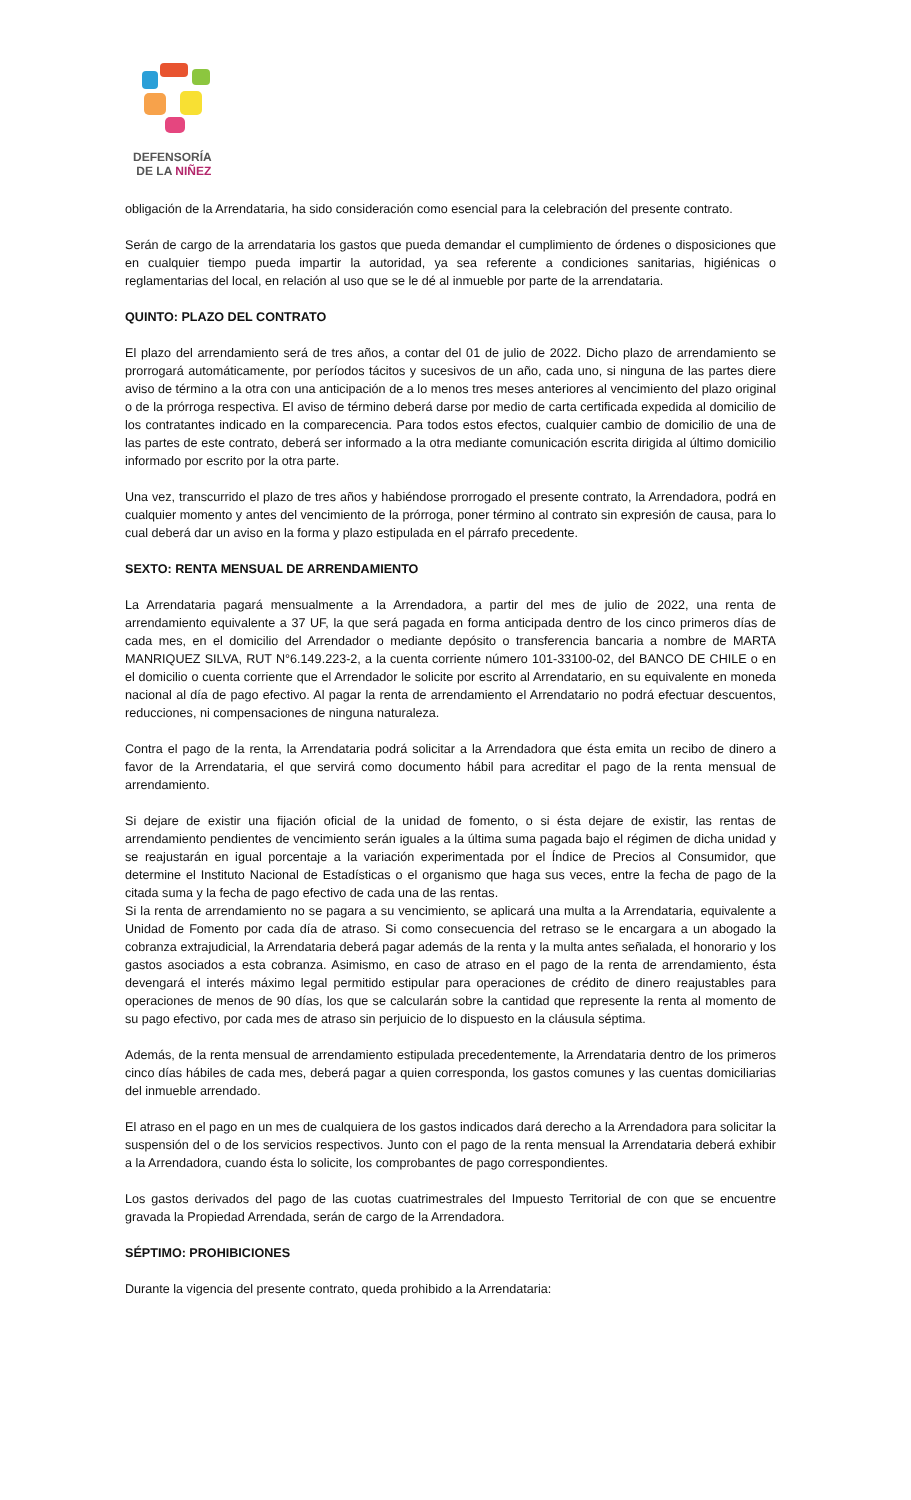DEFENSORÍA
DE LA NIÑEZ
obligación de la Arrendataria, ha sido consideración como esencial para la celebración del presente contrato.
Serán de cargo de la arrendataria los gastos que pueda demandar el cumplimiento de órdenes o disposiciones que en cualquier tiempo pueda impartir la autoridad, ya sea referente a condiciones sanitarias, higiénicas o reglamentarias del local, en relación al uso que se le dé al inmueble por parte de la arrendataria.
QUINTO: PLAZO DEL CONTRATO
El plazo del arrendamiento será de tres años, a contar del 01 de julio de 2022. Dicho plazo de arrendamiento se prorrogará automáticamente, por períodos tácitos y sucesivos de un año, cada uno, si ninguna de las partes diere aviso de término a la otra con una anticipación de a lo menos tres meses anteriores al vencimiento del plazo original o de la prórroga respectiva. El aviso de término deberá darse por medio de carta certificada expedida al domicilio de los contratantes indicado en la comparecencia. Para todos estos efectos, cualquier cambio de domicilio de una de las partes de este contrato, deberá ser informado a la otra mediante comunicación escrita dirigida al último domicilio informado por escrito por la otra parte.
Una vez, transcurrido el plazo de tres años y habiéndose prorrogado el presente contrato, la Arrendadora, podrá en cualquier momento y antes del vencimiento de la prórroga, poner término al contrato sin expresión de causa, para lo cual deberá dar un aviso en la forma y plazo estipulada en el párrafo precedente.
SEXTO: RENTA MENSUAL DE ARRENDAMIENTO
La Arrendataria pagará mensualmente a la Arrendadora, a partir del mes de julio de 2022, una renta de arrendamiento equivalente a 37 UF, la que será pagada en forma anticipada dentro de los cinco primeros días de cada mes, en el domicilio del Arrendador o mediante depósito o transferencia bancaria a nombre de MARTA MANRIQUEZ SILVA, RUT N°6.149.223-2, a la cuenta corriente número 101-33100-02, del BANCO DE CHILE o en el domicilio o cuenta corriente que el Arrendador le solicite por escrito al Arrendatario, en su equivalente en moneda nacional al día de pago efectivo. Al pagar la renta de arrendamiento el Arrendatario no podrá efectuar descuentos, reducciones, ni compensaciones de ninguna naturaleza.
Contra el pago de la renta, la Arrendataria podrá solicitar a la Arrendadora que ésta emita un recibo de dinero a favor de la Arrendataria, el que servirá como documento hábil para acreditar el pago de la renta mensual de arrendamiento.
Si dejare de existir una fijación oficial de la unidad de fomento, o si ésta dejare de existir, las rentas de arrendamiento pendientes de vencimiento serán iguales a la última suma pagada bajo el régimen de dicha unidad y se reajustarán en igual porcentaje a la variación experimentada por el Índice de Precios al Consumidor, que determine el Instituto Nacional de Estadísticas o el organismo que haga sus veces, entre la fecha de pago de la citada suma y la fecha de pago efectivo de cada una de las rentas.
Si la renta de arrendamiento no se pagara a su vencimiento, se aplicará una multa a la Arrendataria, equivalente a Unidad de Fomento por cada día de atraso. Si como consecuencia del retraso se le encargara a un abogado la cobranza extrajudicial, la Arrendataria deberá pagar además de la renta y la multa antes señalada, el honorario y los gastos asociados a esta cobranza. Asimismo, en caso de atraso en el pago de la renta de arrendamiento, ésta devengará el interés máximo legal permitido estipular para operaciones de crédito de dinero reajustables para operaciones de menos de 90 días, los que se calcularán sobre la cantidad que represente la renta al momento de su pago efectivo, por cada mes de atraso sin perjuicio de lo dispuesto en la cláusula séptima.
Además, de la renta mensual de arrendamiento estipulada precedentemente, la Arrendataria dentro de los primeros cinco días hábiles de cada mes, deberá pagar a quien corresponda, los gastos comunes y las cuentas domiciliarias del inmueble arrendado.
El atraso en el pago en un mes de cualquiera de los gastos indicados dará derecho a la Arrendadora para solicitar la suspensión del o de los servicios respectivos. Junto con el pago de la renta mensual la Arrendataria deberá exhibir a la Arrendadora, cuando ésta lo solicite, los comprobantes de pago correspondientes.
Los gastos derivados del pago de las cuotas cuatrimestrales del Impuesto Territorial de con que se encuentre gravada la Propiedad Arrendada, serán de cargo de la Arrendadora.
SÉPTIMO: PROHIBICIONES
Durante la vigencia del presente contrato, queda prohibido a la Arrendataria: